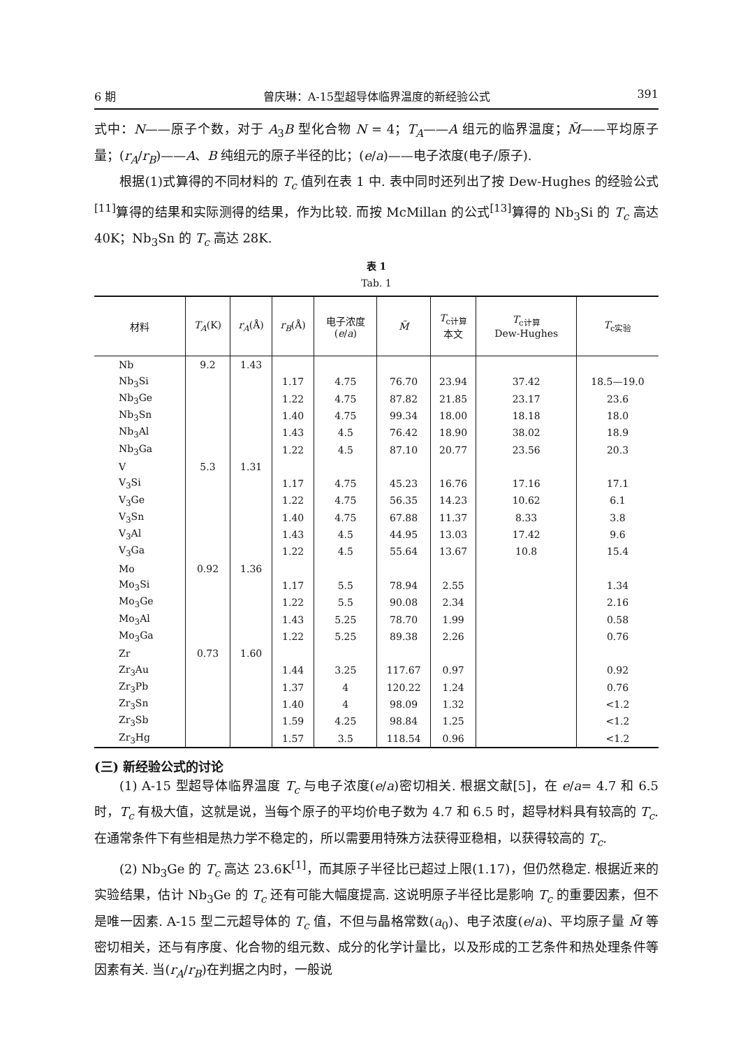6 期 曾庆琳：A-15型超导体临界温度的新经验公式 391
式中：N——原子个数，对于 A<sub>3</sub>B 型化合物 N = 4；T<sub>A</sub>——A 组元的临界温度；M̃——平均原子量；(r<sub>A</sub>/r<sub>B</sub>)——A、B 纯组元的原子半径的比；(e/a)——电子浓度(电子/原子).
根据(1)式算得的不同材料的 T<sub>c</sub> 值列在表 1 中. 表中同时还列出了按 Dew-Hughes 的经验公式<sup>[11]</sup>算得的结果和实际测得的结果，作为比较. 而按 McMillan 的公式<sup>[13]</sup>算得的 Nb<sub>3</sub>Si 的 T<sub>c</sub> 高达 40K；Nb<sub>3</sub>Sn 的 T<sub>c</sub> 高达 28K.
表 1
Tab. 1
| 材料 | T<sub>A</sub> (K) | r<sub>A</sub> (Å) | r<sub>B</sub> (Å) | 电子浓度 ( e / a ) | M̃ | T<sub>c计算</sub> 本文 | T<sub>c计算</sub> Dew-Hughes | T<sub>c实验</sub> |
| --- | --- | --- | --- | --- | --- | --- | --- | --- |
| Nb | 9.2 | 1.43 | | | | | | |
| Nb<sub>3</sub>Si | | | 1.17 | 4.75 | 76.70 | 23.94 | 37.42 | 18.5—19.0 |
| Nb<sub>3</sub>Ge | | | 1.22 | 4.75 | 87.82 | 21.85 | 23.17 | 23.6 |
| Nb<sub>3</sub>Sn | | | 1.40 | 4.75 | 99.34 | 18.00 | 18.18 | 18.0 |
| Nb<sub>3</sub>Al | | | 1.43 | 4.5 | 76.42 | 18.90 | 38.02 | 18.9 |
| Nb<sub>3</sub>Ga | | | 1.22 | 4.5 | 87.10 | 20.77 | 23.56 | 20.3 |
| V | 5.3 | 1.31 | | | | | | |
| V<sub>3</sub>Si | | | 1.17 | 4.75 | 45.23 | 16.76 | 17.16 | 17.1 |
| V<sub>3</sub>Ge | | | 1.22 | 4.75 | 56.35 | 14.23 | 10.62 | 6.1 |
| V<sub>3</sub>Sn | | | 1.40 | 4.75 | 67.88 | 11.37 | 8.33 | 3.8 |
| V<sub>3</sub>Al | | | 1.43 | 4.5 | 44.95 | 13.03 | 17.42 | 9.6 |
| V<sub>3</sub>Ga | | | 1.22 | 4.5 | 55.64 | 13.67 | 10.8 | 15.4 |
| Mo | 0.92 | 1.36 | | | | | | |
| Mo<sub>3</sub>Si | | | 1.17 | 5.5 | 78.94 | 2.55 | | 1.34 |
| Mo<sub>3</sub>Ge | | | 1.22 | 5.5 | 90.08 | 2.34 | | 2.16 |
| Mo<sub>3</sub>Al | | | 1.43 | 5.25 | 78.70 | 1.99 | | 0.58 |
| Mo<sub>3</sub>Ga | | | 1.22 | 5.25 | 89.38 | 2.26 | | 0.76 |
| Zr | 0.73 | 1.60 | | | | | | |
| Zr<sub>3</sub>Au | | | 1.44 | 3.25 | 117.67 | 0.97 | | 0.92 |
| Zr<sub>3</sub>Pb | | | 1.37 | 4 | 120.22 | 1.24 | | 0.76 |
| Zr<sub>3</sub>Sn | | | 1.40 | 4 | 98.09 | 1.32 | | <1.2 |
| Zr<sub>3</sub>Sb | | | 1.59 | 4.25 | 98.84 | 1.25 | | <1.2 |
| Zr<sub>3</sub>Hg | | | 1.57 | 3.5 | 118.54 | 0.96 | | <1.2 |
(三) 新经验公式的讨论
(1) A-15 型超导体临界温度 T<sub>c</sub> 与电子浓度(e/a)密切相关. 根据文献[5]，在 e/a= 4.7 和 6.5 时，T<sub>c</sub> 有极大值，这就是说，当每个原子的平均价电子数为 4.7 和 6.5 时，超导材料具有较高的 T<sub>c</sub>. 在通常条件下有些相是热力学不稳定的，所以需要用特殊方法获得亚稳相，以获得较高的 T<sub>c</sub>.
(2) Nb<sub>3</sub>Ge 的 T<sub>c</sub> 高达 23.6K<sup>[1]</sup>，而其原子半径比已超过上限(1.17)，但仍然稳定. 根据近来的实验结果，估计 Nb<sub>3</sub>Ge 的 T<sub>c</sub> 还有可能大幅度提高. 这说明原子半径比是影响 T<sub>c</sub> 的重要因素，但不是唯一因素. A-15 型二元超导体的 T<sub>c</sub> 值，不但与晶格常数(a<sub>0</sub>)、电子浓度(e/a)、平均原子量 M̃ 等密切相关，还与有序度、化合物的组元数、成分的化学计量比，以及形成的工艺条件和热处理条件等因素有关. 当(r<sub>A</sub>/r<sub>B</sub>)在判据之内时，一般说